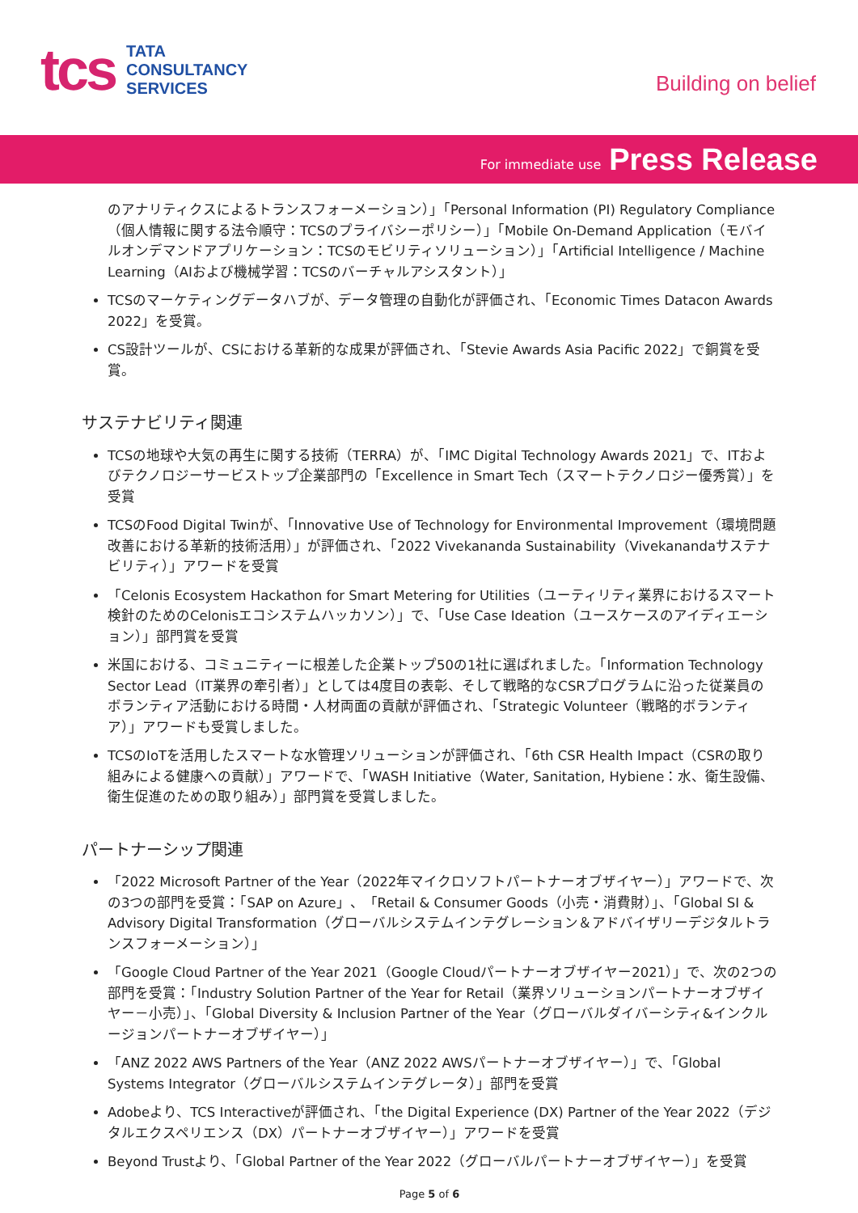tcs
TATA
CONSULTANCY
SERVICES
Building on belief
For immediate use Press Release
のアナリティクスによるトランスフォーメーション）」「Personal Information (PI) Regulatory Compliance（個人情報に関する法令順守：TCSのプライバシーポリシー）」「Mobile On-Demand Application（モバイルオンデマンドアプリケーション：TCSのモビリティソリューション）」「Artificial Intelligence / Machine Learning（AIおよび機械学習：TCSのバーチャルアシスタント）」
TCSのマーケティングデータハブが、データ管理の自動化が評価され、「Economic Times Datacon Awards 2022」を受賞。
CS設計ツールが、CSにおける革新的な成果が評価され、「Stevie Awards Asia Pacific 2022」で銅賞を受賞。
サステナビリティ関連
TCSの地球や大気の再生に関する技術（TERRA）が、「IMC Digital Technology Awards 2021」で、ITおよびテクノロジーサービストップ企業部門の「Excellence in Smart Tech（スマートテクノロジー優秀賞）」を受賞
TCSのFood Digital Twinが、「Innovative Use of Technology for Environmental Improvement（環境問題改善における革新的技術活用）」が評価され、「2022 Vivekananda Sustainability（Vivekanandaサステナビリティ）」アワードを受賞
「Celonis Ecosystem Hackathon for Smart Metering for Utilities（ユーティリティ業界におけるスマート検針のためのCelonisエコシステムハッカソン）」で、「Use Case Ideation（ユースケースのアイディエーション）」部門賞を受賞
米国における、コミュニティーに根差した企業トップ50の1社に選ばれました。「Information Technology Sector Lead（IT業界の牽引者）」としては4度目の表彰、そして戦略的なCSRプログラムに沿った従業員のボランティア活動における時間・人材両面の貢献が評価され、「Strategic Volunteer（戦略的ボランティア）」アワードも受賞しました。
TCSのIoTを活用したスマートな水管理ソリューションが評価され、「6th CSR Health Impact（CSRの取り組みによる健康への貢献）」アワードで、「WASH Initiative（Water, Sanitation, Hybiene：水、衛生設備、衛生促進のための取り組み）」部門賞を受賞しました。
パートナーシップ関連
「2022 Microsoft Partner of the Year（2022年マイクロソフトパートナーオブザイヤー）」アワードで、次の3つの部門を受賞：「SAP on Azure」、「Retail & Consumer Goods（小売・消費財）」、「Global SI & Advisory Digital Transformation（グローバルシステムインテグレーション＆アドバイザリーデジタルトランスフォーメーション）」
「Google Cloud Partner of the Year 2021（Google Cloudパートナーオブザイヤー2021）」で、次の2つの部門を受賞：「Industry Solution Partner of the Year for Retail（業界ソリューションパートナーオブザイヤー－小売）」、「Global Diversity & Inclusion Partner of the Year（グローバルダイバーシティ&インクルージョンパートナーオブザイヤー）」
「ANZ 2022 AWS Partners of the Year（ANZ 2022 AWSパートナーオブザイヤー）」で、「Global Systems Integrator（グローバルシステムインテグレータ）」部門を受賞
Adobeより、TCS Interactiveが評価され、「the Digital Experience (DX) Partner of the Year 2022（デジタルエクスペリエンス（DX）パートナーオブザイヤー）」アワードを受賞
Beyond Trustより、「Global Partner of the Year 2022（グローバルパートナーオブザイヤー）」を受賞
Page 5 of 6